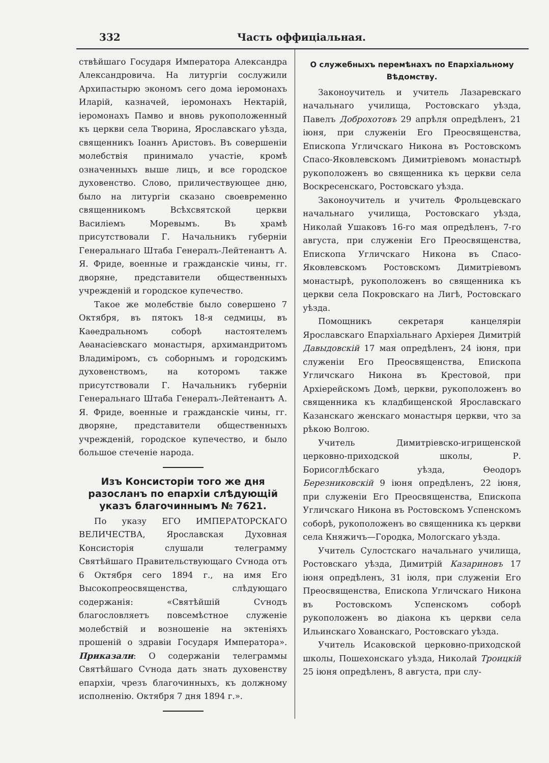332 Часть оффиціальная.
ствѣйшаго Государя Императора Александра Александровича. На литургіи сослужили Архипастырю экономъ сего дома іеромонахъ Иларій, казначей, іеромонахъ Нектарій, іеромонахъ Памво и вновь рукоположенный къ церкви села Творина, Ярославскаго уѣзда, священникъ Іоаннъ Аристовъ. Въ совершеніи молебствія принимало участіе, кромѣ означенныхъ выше лицъ, и все городское духовенство. Слово, приличествующее дню, было на литургіи сказано своевременно священникомъ Всѣхсвятской церкви Василіемъ Моревымъ. Въ храмѣ присутствовали Г. Начальникъ губерніи Генеральнаго Штаба Генералъ-Лейтенантъ А. Я. Фриде, военные и гражданскіе чины, гг. дворяне, представители общественныхъ учрежденій и городское купечество.
Такое же молебствіе было совершено 7 Октября, въ пятокъ 18-я седмицы, въ Каѳедральномъ соборѣ настоятелемъ Аѳанасіевскаго монастыря, архимандритомъ Владиміромъ, съ соборнымъ и городскимъ духовенствомъ, на которомъ также присутствовали Г. Начальникъ губерніи Генеральнаго Штаба Генералъ-Лейтенантъ А. Я. Фриде, военные и гражданскіе чины, гг. дворяне, представители общественныхъ учрежденій, городское купечество, и было большое стеченіе народа.
Изъ Консисторіи того же дня разосланъ по епархіи слѣдующій указъ благочиннымъ № 7621.
По указу ЕГО ИМПЕРАТОРСКАГО ВЕЛИЧЕСТВА, Ярославская Духовная Консисторія слушали телеграмму Святѣйшаго Правительствующаго Сѵнода отъ 6 Октября сего 1894 г., на имя Его Высокопреосвященства, слѣдующаго содержанія: «Святѣйшій Сѵнодъ благословляетъ повсемѣстное служеніе молебствій и возношеніе на эктеніяхъ прошеній о здравіи Государя Императора». Приказали: О содержаніи телеграммы Святѣйшаго Сѵнода дать знать духовенству епархіи, чрезъ благочинныхъ, къ должному исполненію. Октября 7 дня 1894 г.».
О служебныхъ перемѣнахъ по Епархіальному Вѣдомству.
Законоучитель и учитель Лазаревскаго начальнаго училища, Ростовскаго уѣзда, Павелъ Доброхотовъ 29 апрѣля опредѣленъ, 21 іюня, при служеніи Его Преосвященства, Епископа Угличскаго Никона въ Ростовскомъ Спасо-Яковлевскомъ Димитріевомъ монастырѣ рукоположенъ во священника къ церкви села Воскресенскаго, Ростовскаго уѣзда.
Законоучитель и учитель Фрольцевскаго начальнаго училища, Ростовскаго уѣзда, Николай Ушаковъ 16-го мая опредѣленъ, 7-го августа, при служеніи Его Преосвященства, Епископа Угличскаго Никона въ Спасо-Яковлевскомъ Ростовскомъ Димитріевомъ монастырѣ, рукоположенъ во священника къ церкви села Покровскаго на Лигѣ, Ростовскаго уѣзда.
Помощникъ секретаря канцеляріи Ярославскаго Епархіальнаго Архіерея Димитрій Давыдовскій 17 мая опредѣленъ, 24 іюня, при служеніи Его Преосвященства, Епископа Угличскаго Никона въ Крестовой, при Архіерейскомъ Домѣ, церкви, рукоположенъ во священника къ кладбищенской Ярославскаго Казанскаго женскаго монастыря церкви, что за рѣкою Волгою.
Учитель Димитріевско-игрищенской церковно-приходской школы, Р. Борисоглѣбскаго уѣзда, Ѳеодоръ Березниковскій 9 іюня опредѣленъ, 22 іюня, при служеніи Его Преосвященства, Епископа Угличскаго Никона въ Ростовскомъ Успенскомъ соборѣ, рукоположенъ во священника къ церкви села Княжичъ—Городка, Мологскаго уѣзда.
Учитель Сулостскаго начальнаго училища, Ростовскаго уѣзда, Димитрій Казариновъ 17 іюня опредѣленъ, 31 іюля, при служеніи Его Преосвященства, Епископа Угличскаго Никона въ Ростовскомъ Успенскомъ соборѣ рукоположенъ во діакона къ церкви села Ильинскаго Хованскаго, Ростовскаго уѣзда.
Учитель Исаковской церковно-приходской школы, Пошехонскаго уѣзда, Николай Троицкій 25 іюня опредѣленъ, 8 августа, при слу-